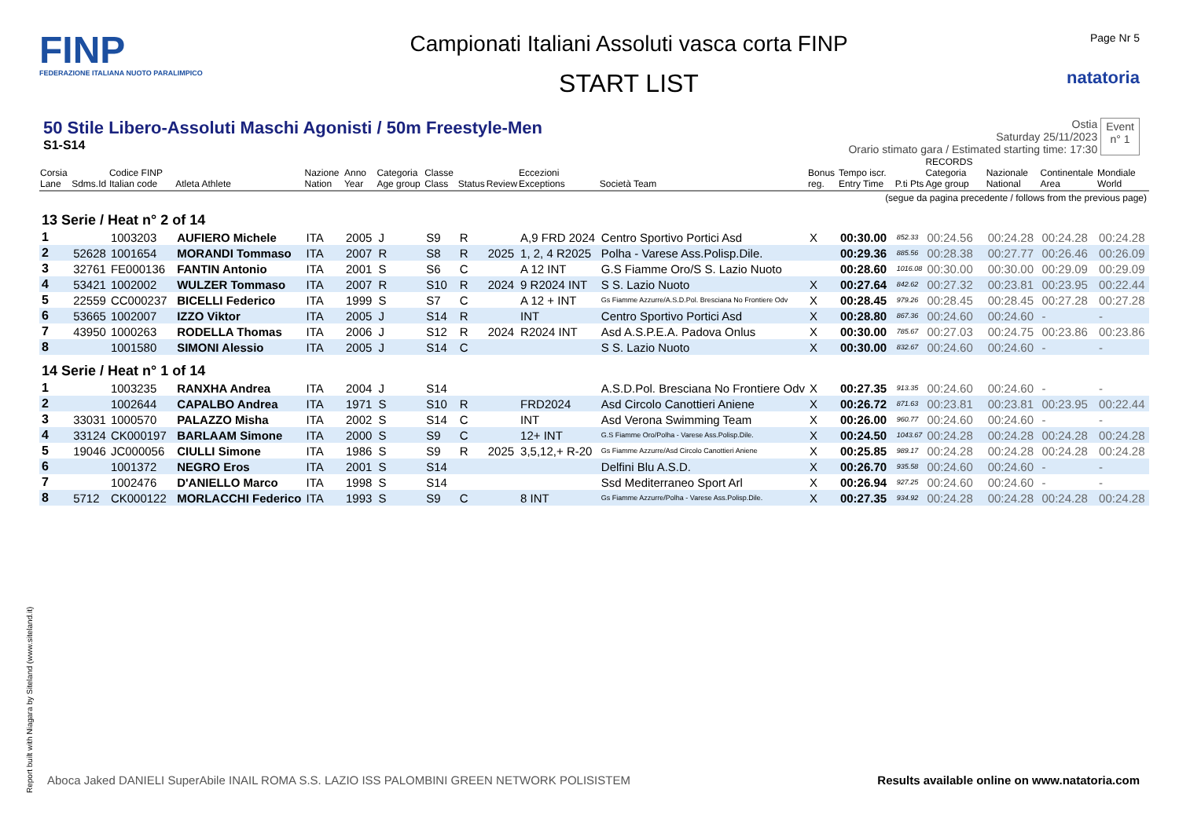FINP
FEDERAZIONE ITALIANA NUOTO PARALIMPICO
Campionati Italiani Assoluti vasca corta FINP
START LIST
Page Nr 5
natatoria
50 Stile Libero-Assoluti Maschi Agonisti / 50m Freestyle-Men
S1-S14
Ostia
Saturday 25/11/2023
Orario stimato gara / Estimated starting time: 17:30
Event
n° 1
| Corsia Lane | Sdms.Id | Codice FINP Italian code | Atleta Athlete | Nazione Nation | Anno Year | Categoria Age group | Classe Class | Status | Review | Eccezioni Exceptions | Società Team | Bonus reg. | Tempo iscr. Entry Time | P.ti Pts | RECORDS Categoria Age group | Nazionale National | Continentale Area | Mondiale World |
| --- | --- | --- | --- | --- | --- | --- | --- | --- | --- | --- | --- | --- | --- | --- | --- | --- | --- | --- |
| (segue da pagina precedente / follows from the previous page) | | | | | | | | | | | | | | | | | | |
| 13 Serie / Heat n° 2 of 14 | | | | | | | | | | | | | | | | | | |
| 1 | | 1003203 | AUFIERO Michele | ITA | 2005 | J | S9 | R | | A,9 FRD 2024 | Centro Sportivo Portici Asd | X | 00:30.00 | 852.33 | 00:24.56 | 00:24.28 | 00:24.28 | 00:24.28 |
| 2 | 52628 | 1001654 | MORANDI Tommaso | ITA | 2007 | R | S8 | R | 2025 | 1, 2, 4 R2025 | Polha - Varese Ass.Polisp.Dile. | | 00:29.36 | 885.56 | 00:28.38 | 00:27.77 | 00:26.46 | 00:26.09 |
| 3 | 32761 | FE000136 | FANTIN Antonio | ITA | 2001 | S | S6 | C | | A 12 INT | G.S Fiamme Oro/S S. Lazio Nuoto | | 00:28.60 | 1016.08 | 00:30.00 | 00:30.00 | 00:29.09 | 00:29.09 |
| 4 | 53421 | 1002002 | WULZER Tommaso | ITA | 2007 | R | S10 | R | 2024 | 9 R2024 INT | S S. Lazio Nuoto | X | 00:27.64 | 842.62 | 00:27.32 | 00:23.81 | 00:23.95 | 00:22.44 |
| 5 | 22559 | CC000237 | BICELLI Federico | ITA | 1999 | S | S7 | C | | A 12 + INT | Gs Fiamme Azzurre/A.S.D.Pol. Bresciana No Frontiere Odv | X | 00:28.45 | 979.26 | 00:28.45 | 00:28.45 | 00:27.28 | 00:27.28 |
| 6 | 53665 | 1002007 | IZZO Viktor | ITA | 2005 | J | S14 | R | | INT | Centro Sportivo Portici Asd | X | 00:28.80 | 867.36 | 00:24.60 | 00:24.60 | - | - |
| 7 | 43950 | 1000263 | RODELLA Thomas | ITA | 2006 | J | S12 | R | 2024 | R2024 INT | Asd A.S.P.E.A. Padova Onlus | X | 00:30.00 | 785.67 | 00:27.03 | 00:24.75 | 00:23.86 | 00:23.86 |
| 8 | | 1001580 | SIMONI Alessio | ITA | 2005 | J | S14 | C | | | S S. Lazio Nuoto | X | 00:30.00 | 832.67 | 00:24.60 | 00:24.60 | - | - |
| 14 Serie / Heat n° 1 of 14 | | | | | | | | | | | | | | | | | | |
| 1 | | 1003235 | RANXHA Andrea | ITA | 2004 | J | S14 | | | | A.S.D.Pol. Bresciana No Frontiere Odv | X | 00:27.35 | 913.35 | 00:24.60 | 00:24.60 | - | - |
| 2 | | 1002644 | CAPALBO Andrea | ITA | 1971 | S | S10 | R | | FRD2024 | Asd Circolo Canottieri Aniene | X | 00:26.72 | 871.63 | 00:23.81 | 00:23.81 | 00:23.95 | 00:22.44 |
| 3 | 33031 | 1000570 | PALAZZO Misha | ITA | 2002 | S | S14 | C | | INT | Asd Verona Swimming Team | X | 00:26.00 | 960.77 | 00:24.60 | 00:24.60 | - | - |
| 4 | 33124 | CK000197 | BARLAAM Simone | ITA | 2000 | S | S9 | C | | 12+ INT | G.S Fiamme Oro/Polha - Varese Ass.Polisp.Dile. | X | 00:24.50 | 1043.67 | 00:24.28 | 00:24.28 | 00:24.28 | 00:24.28 |
| 5 | 19046 | JC000056 | CIULLI Simone | ITA | 1986 | S | S9 | R | 2025 | 3,5,12,+ R-20 | Gs Fiamme Azzurre/Asd Circolo Canottieri Aniene | X | 00:25.85 | 989.17 | 00:24.28 | 00:24.28 | 00:24.28 | 00:24.28 |
| 6 | | 1001372 | NEGRO Eros | ITA | 2001 | S | S14 | | | | Delfini Blu A.S.D. | X | 00:26.70 | 935.58 | 00:24.60 | 00:24.60 | - | - |
| 7 | | 1002476 | D'ANIELLO Marco | ITA | 1998 | S | S14 | | | | Ssd Mediterraneo Sport Arl | X | 00:26.94 | 927.25 | 00:24.60 | 00:24.60 | - | - |
| 8 | 5712 | CK000122 | MORLACCHI Federico | ITA | 1993 | S | S9 | C | | 8 INT | Gs Fiamme Azzurre/Polha - Varese Ass.Polisp.Dile. | X | 00:27.35 | 934.92 | 00:24.28 | 00:24.28 | 00:24.28 | 00:24.28 |
Report built with Niagara by Siteland (www.siteland.it)
Aboca Jaked DANIELI SuperAbile INAIL ROMA S.S. LAZIO ISS PALOMBINI GREEN NETWORK POLISISTEM
Results available online on www.natatoria.com